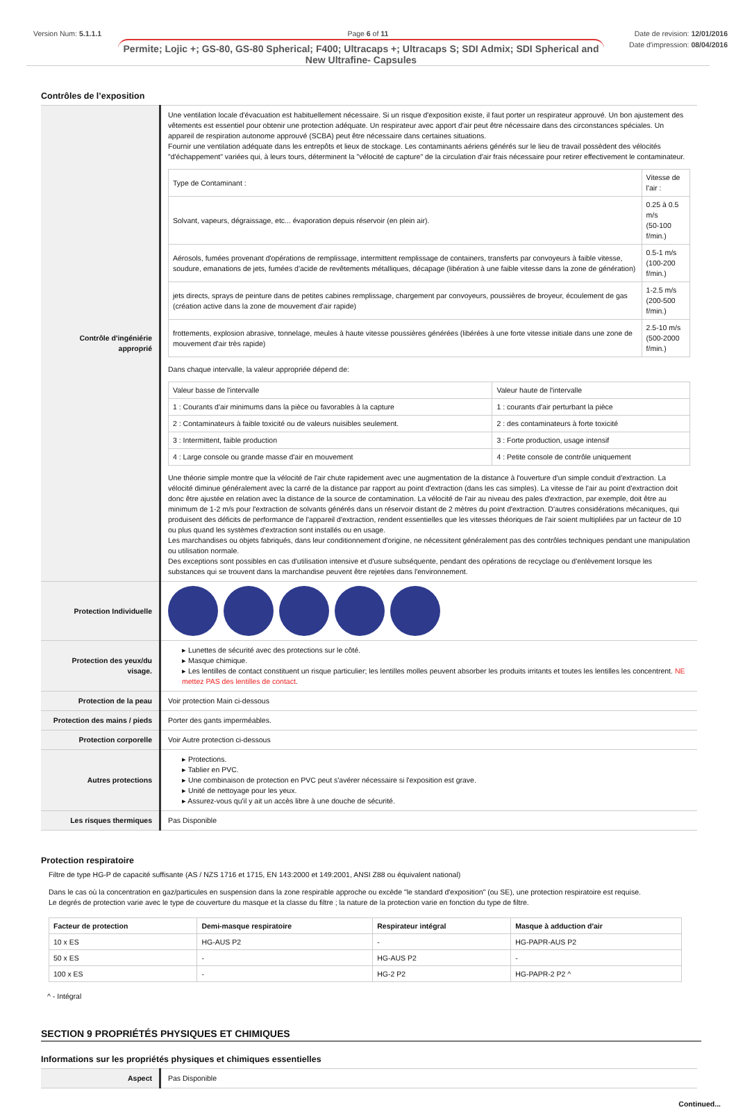Version Num: 5.1.1.1 Page 6 of 11 Date de revision: 12/01/2016
Date d'impression: 08/04/2016
Permite; Lojic +; GS-80, GS-80 Spherical; F400; Ultracaps +; Ultracaps S; SDI Admix; SDI Spherical and New Ultrafine- Capsules
Contrôles de l’exposition
| Contrôle d'ingéniérie approprié | Une ventilation locale d'évacuation est habituellement nécessaire. Si un risque d'exposition existe, il faut porter un respirateur approuvé. Un bon ajustement des vêtements est essentiel pour obtenir une protection adéquate. Un respirateur avec apport d'air peut être nécessaire dans des circonstances spéciales. Un appareil de respiration autonome approuvé (SCBA) peut être nécessaire dans certaines situations. Fournir une ventilation adéquate dans les entrepôts et lieux de stockage. Les contaminants aériens générés sur le lieu de travail possèdent des vélocités "d'échappement" variées qui, à leurs tours, déterminent la "vélocité de capture" de la circulation d'air frais nécessaire pour retirer effectivement le contaminateur. / Type de Contaminant : / Vitesse de l'air : / / Solvant, vapeurs, dégraissage, etc... évaporation depuis réservoir (en plein air). / 0.25 à 0.5 m/s (50-100 f/min.) / / Aérosols, fumées provenant d'opérations de remplissage, intermittent remplissage de containers, transferts par convoyeurs à faible vitesse, soudure, emanations de jets, fumées d'acide de revêtements métalliques, décapage (libération à une faible vitesse dans la zone de génération) / 0.5-1 m/s (100-200 f/min.) / / jets directs, sprays de peinture dans de petites cabines remplissage, chargement par convoyeurs, poussières de broyeur, écoulement de gas (création active dans la zone de mouvement d'air rapide) / 1-2.5 m/s (200-500 f/min.) / / frottements, explosion abrasive, tonnelage, meules à haute vitesse poussières générées (libérées à une forte vitesse initiale dans une zone de mouvement d'air très rapide) / 2.5-10 m/s (500-2000 f/min.) / Dans chaque intervalle, la valeur appropriée dépend de: / Valeur basse de l'intervalle / Valeur haute de l'intervalle / / 1 : Courants d'air minimums dans la pièce ou favorables à la capture / 1 : courants d'air perturbant la pièce / / 2 : Contaminateurs à faible toxicité ou de valeurs nuisibles seulement. / 2 : des contaminateurs à forte toxicité / / 3 : Intermittent, faible production / 3 : Forte production, usage intensif / / 4 : Large console ou grande masse d'air en mouvement / 4 : Petite console de contrôle uniquement / Une théorie simple montre que la vélocité de l'air chute rapidement avec une augmentation de la distance à l'ouverture d'un simple conduit d'extraction. La vélocité diminue généralement avec la carré de la distance par rapport au point d'extraction (dans les cas simples). La vitesse de l'air au point d'extraction doit donc être ajustée en relation avec la distance de la source de contamination. La vélocité de l'air au niveau des pales d'extraction, par exemple, doit être au minimum de 1-2 m/s pour l'extraction de solvants générés dans un réservoir distant de 2 mètres du point d'extraction. D'autres considérations mécaniques, qui produisent des déficits de performance de l'appareil d'extraction, rendent essentielles que les vitesses théoriques de l'air soient multipliées par un facteur de 10 ou plus quand les systèmes d'extraction sont installés ou en usage. Les marchandises ou objets fabriqués, dans leur conditionnement d'origine, ne nécessitent généralement pas des contrôles techniques pendant une manipulation ou utilisation normale. Des exceptions sont possibles en cas d'utilisation intensive et d'usure subséquente, pendant des opérations de recyclage ou d'enlèvement lorsque les substances qui se trouvent dans la marchandise peuvent être rejetées dans l'environnement. |
| Protection Individuelle | |
| Protection des yeux/du visage. | ▸ Lunettes de sécurité avec des protections sur le côté. ▸ Masque chimique. ▸ Les lentilles de contact constituent un risque particulier; les lentilles molles peuvent absorber les produits irritants et toutes les lentilles les concentrent. NE mettez PAS des lentilles de contact . |
| Protection de la peau | Voir protection Main ci-dessous |
| Protection des mains / pieds | Porter des gants imperméables. |
| Protection corporelle | Voir Autre protection ci-dessous |
| Autres protections | ▸ Protections. ▸ Tablier en PVC. ▸ Une combinaison de protection en PVC peut s'avérer nécessaire si l'exposition est grave. ▸ Unité de nettoyage pour les yeux. ▸ Assurez-vous qu'il y ait un accès libre à une douche de sécurité. |
| Les risques thermiques | Pas Disponible |
Protection respiratoire
Filtre de type HG-P de capacité suffisante (AS / NZS 1716 et 1715, EN 143:2000 et 149:2001, ANSI Z88 ou équivalent national)
Dans le cas où la concentration en gaz/particules en suspension dans la zone respirable approche ou excède "le standard d'exposition" (ou SE), une protection respiratoire est requise.
Le degrés de protection varie avec le type de couverture du masque et la classe du filtre ; la nature de la protection varie en fonction du type de filtre.
| Facteur de protection | Demi-masque respiratoire | Respirateur intégral | Masque à adduction d'air |
| --- | --- | --- | --- |
| 10 x ES | HG-AUS P2 | - | HG-PAPR-AUS P2 |
| 50 x ES | - | HG-AUS P2 | - |
| 100 x ES | - | HG-2 P2 | HG-PAPR-2 P2 ^ |
^ - Intégral
SECTION 9 PROPRIÉTÉS PHYSIQUES ET CHIMIQUES
Informations sur les propriétés physiques et chimiques essentielles
| Aspect | Pas Disponible |
Continued...